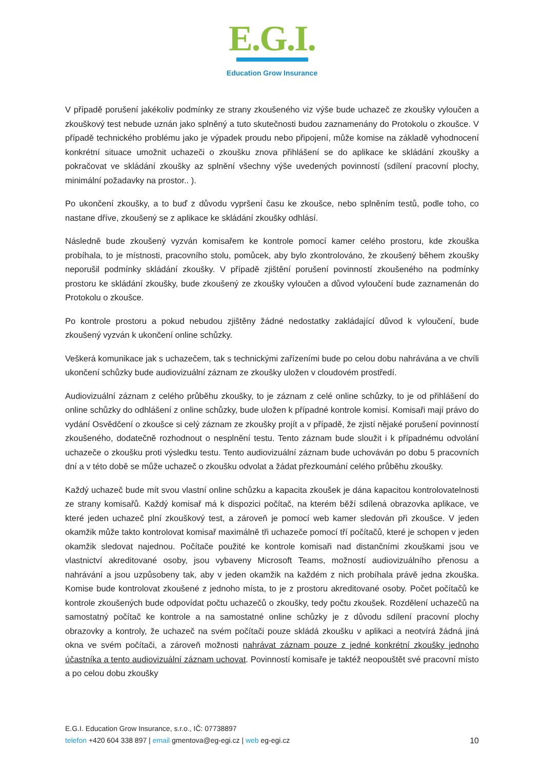E.G.I.
Education Grow Insurance
V případě porušení jakékoliv podmínky ze strany zkoušeného viz výše bude uchazeč ze zkoušky vyloučen a zkouškový test nebude uznán jako splněný a tuto skutečnosti budou zaznamenány do Protokolu o zkoušce. V případě technického problému jako je výpadek proudu nebo připojení, může komise na základě vyhodnocení konkrétní situace umožnit uchazeči o zkoušku znova přihlášení se do aplikace ke skládání zkoušky a pokračovat ve skládání zkoušky az splnění všechny výše uvedených povinností (sdílení pracovní plochy, minimální požadavky na prostor.. ).
Po ukončení zkoušky, a to buď z důvodu vypršení času ke zkoušce, nebo splněním testů, podle toho, co nastane dříve, zkoušený se z aplikace ke skládání zkoušky odhlásí.
Následně bude zkoušený vyzván komisařem ke kontrole pomocí kamer celého prostoru, kde zkouška probíhala, to je místnosti, pracovního stolu, pomůcek, aby bylo zkontrolováno, že zkoušený během zkoušky neporušil podmínky skládání zkoušky. V případě zjištění porušení povinností zkoušeného na podmínky prostoru ke skládání zkoušky, bude zkoušený ze zkoušky vyloučen a důvod vyloučení bude zaznamenán do Protokolu o zkoušce.
Po kontrole prostoru a pokud nebudou zjištěny žádné nedostatky zakládající důvod k vyloučení, bude zkoušený vyzván k ukončení online schůzky.
Veškerá komunikace jak s uchazečem, tak s technickými zařízeními bude po celou dobu nahrávána a ve chvíli ukončení schůzky bude audiovizuální záznam ze zkoušky uložen v cloudovém prostředí.
Audiovizuální záznam z celého průběhu zkoušky, to je záznam z celé online schůzky, to je od přihlášení do online schůzky do odhlášení z online schůzky, bude uložen k případné kontrole komisí. Komisaři mají právo do vydání Osvědčení o zkoušce si celý záznam ze zkoušky projít a v případě, že zjistí nějaké porušení povinností zkoušeného, dodatečně rozhodnout o nesplnění testu. Tento záznam bude sloužit i k případnému odvolání uchazeče o zkoušku proti výsledku testu. Tento audiovizuální záznam bude uchováván po dobu 5 pracovních dní a v této době se může uchazeč o zkoušku odvolat a žádat přezkoumání celého průběhu zkoušky.
Každý uchazeč bude mít svou vlastní online schůzku a kapacita zkoušek je dána kapacitou kontrolovatelnosti ze strany komisařů. Každý komisař má k dispozici počítač, na kterém běží sdílená obrazovka aplikace, ve které jeden uchazeč plní zkouškový test, a zároveň je pomocí web kamer sledován při zkoušce. V jeden okamžik může takto kontrolovat komisař maximálně tři uchazeče pomocí tří počítačů, které je schopen v jeden okamžik sledovat najednou. Počítače použité ke kontrole komisaři nad distančními zkouškami jsou ve vlastnictví akreditované osoby, jsou vybaveny Microsoft Teams, možností audiovizuálního přenosu a nahrávání a jsou uzpůsobeny tak, aby v jeden okamžik na každém z nich probíhala právě jedna zkouška. Komise bude kontrolovat zkoušené z jednoho místa, to je z prostoru akreditované osoby. Počet počítačů ke kontrole zkoušených bude odpovídat počtu uchazečů o zkoušky, tedy počtu zkoušek. Rozdělení uchazečů na samostatný počítač ke kontrole a na samostatné online schůzky je z důvodu sdílení pracovní plochy obrazovky a kontroly, že uchazeč na svém počítači pouze skládá zkoušku v aplikaci a neotvírá žádná jiná okna ve svém počítači, a zároveň možnosti nahrávat záznam pouze z jedné konkrétní zkoušky jednoho účastníka a tento audiovizuální záznam uchovat. Povinností komisaře je taktéž neopouštět své pracovní místo a po celou dobu zkoušky
E.G.I. Education Grow Insurance, s.r.o., IČ: 07738897
10 telefon +420 604 338 897 | email gmentova@eg-egi.cz | web eg-egi.cz